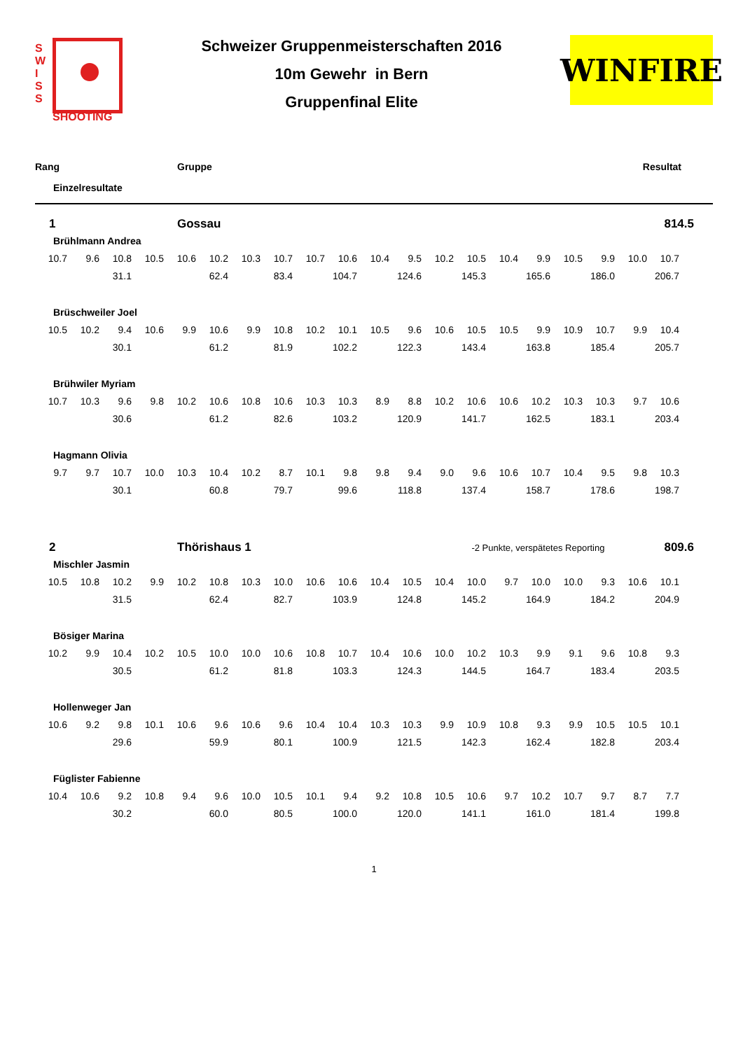S
W
I
S
S
SHOOTING
Schweizer Gruppenmeisterschaften 2016
10m Gewehr in Bern
Gruppenfinal Elite
WINFIRE
Rang Gruppe Resultat
Einzelresultate
1 Gossau 814.5
Brühlmann Andrea
| 10.7 | 9.6 | 10.8 | 10.5 | 10.6 | 10.2 | 10.3 | 10.7 | 10.7 | 10.6 | 10.4 | 9.5 | 10.2 | 10.5 | 10.4 | 9.9 | 10.5 | 9.9 | 10.0 | 10.7 |
| | | 31.1 | | | 62.4 | | 83.4 | | 104.7 | | 124.6 | | 145.3 | | 165.6 | | 186.0 | | 206.7 |
Brüschweiler Joel
| 10.5 | 10.2 | 9.4 | 10.6 | 9.9 | 10.6 | 9.9 | 10.8 | 10.2 | 10.1 | 10.5 | 9.6 | 10.6 | 10.5 | 10.5 | 9.9 | 10.9 | 10.7 | 9.9 | 10.4 |
| | | 30.1 | | | 61.2 | | 81.9 | | 102.2 | | 122.3 | | 143.4 | | 163.8 | | 185.4 | | 205.7 |
Brühwiler Myriam
| 10.7 | 10.3 | 9.6 | 9.8 | 10.2 | 10.6 | 10.8 | 10.6 | 10.3 | 10.3 | 8.9 | 8.8 | 10.2 | 10.6 | 10.6 | 10.2 | 10.3 | 10.3 | 9.7 | 10.6 |
| | | 30.6 | | | 61.2 | | 82.6 | | 103.2 | | 120.9 | | 141.7 | | 162.5 | | 183.1 | | 203.4 |
Hagmann Olivia
| 9.7 | 9.7 | 10.7 | 10.0 | 10.3 | 10.4 | 10.2 | 8.7 | 10.1 | 9.8 | 9.8 | 9.4 | 9.0 | 9.6 | 10.6 | 10.7 | 10.4 | 9.5 | 9.8 | 10.3 |
| | | 30.1 | | | 60.8 | | 79.7 | | 99.6 | | 118.8 | | 137.4 | | 158.7 | | 178.6 | | 198.7 |
2 Thörishaus 1 -2 Punkte, verspätetes Reporting 809.6
Mischler Jasmin
| 10.5 | 10.8 | 10.2 | 9.9 | 10.2 | 10.8 | 10.3 | 10.0 | 10.6 | 10.6 | 10.4 | 10.5 | 10.4 | 10.0 | 9.7 | 10.0 | 10.0 | 9.3 | 10.6 | 10.1 |
| | | 31.5 | | | 62.4 | | 82.7 | | 103.9 | | 124.8 | | 145.2 | | 164.9 | | 184.2 | | 204.9 |
Bösiger Marina
| 10.2 | 9.9 | 10.4 | 10.2 | 10.5 | 10.0 | 10.0 | 10.6 | 10.8 | 10.7 | 10.4 | 10.6 | 10.0 | 10.2 | 10.3 | 9.9 | 9.1 | 9.6 | 10.8 | 9.3 |
| | | 30.5 | | | 61.2 | | 81.8 | | 103.3 | | 124.3 | | 144.5 | | 164.7 | | 183.4 | | 203.5 |
Hollenweger Jan
| 10.6 | 9.2 | 9.8 | 10.1 | 10.6 | 9.6 | 10.6 | 9.6 | 10.4 | 10.4 | 10.3 | 10.3 | 9.9 | 10.9 | 10.8 | 9.3 | 9.9 | 10.5 | 10.5 | 10.1 |
| | | 29.6 | | | 59.9 | | 80.1 | | 100.9 | | 121.5 | | 142.3 | | 162.4 | | 182.8 | | 203.4 |
Füglister Fabienne
| 10.4 | 10.6 | 9.2 | 10.8 | 9.4 | 9.6 | 10.0 | 10.5 | 10.1 | 9.4 | 9.2 | 10.8 | 10.5 | 10.6 | 9.7 | 10.2 | 10.7 | 9.7 | 8.7 | 7.7 |
| | | 30.2 | | | 60.0 | | 80.5 | | 100.0 | | 120.0 | | 141.1 | | 161.0 | | 181.4 | | 199.8 |
1